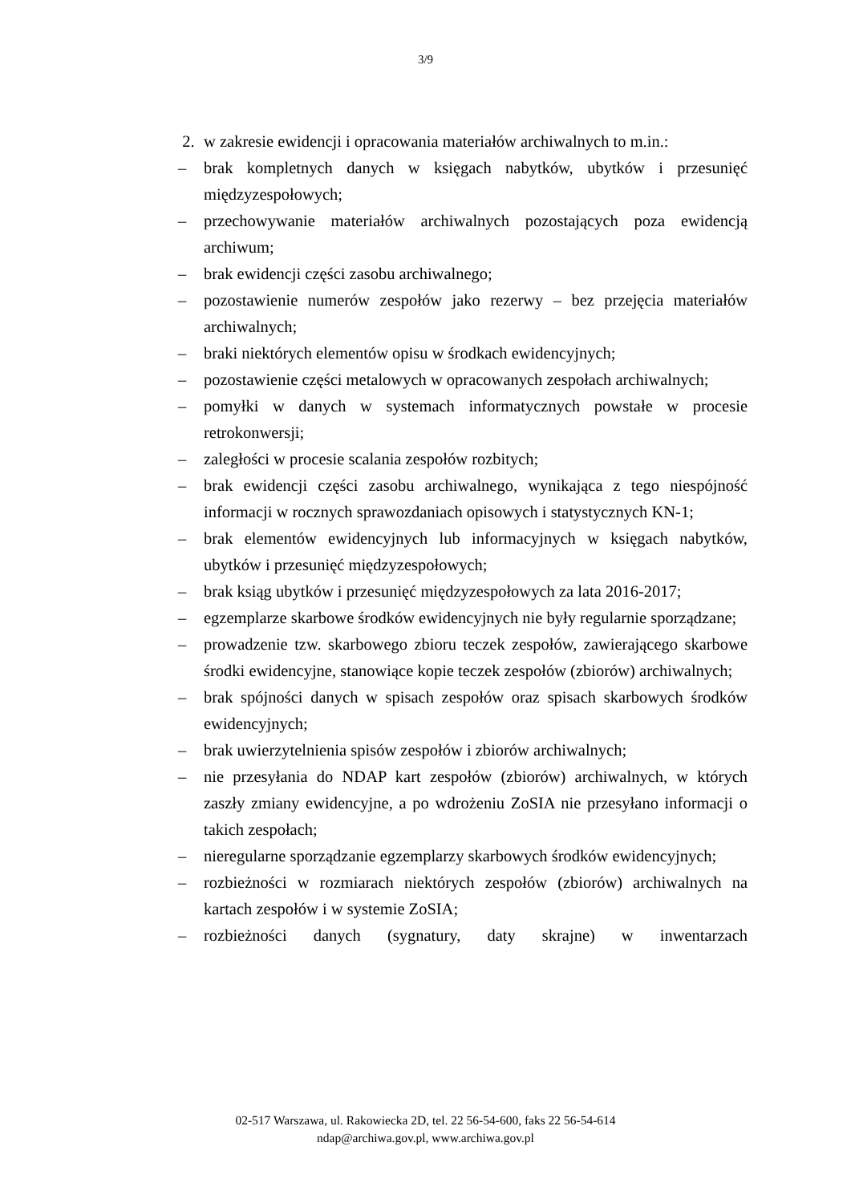3/9
2. w zakresie ewidencji i opracowania materiałów archiwalnych to m.in.:
– brak kompletnych danych w księgach nabytków, ubytków i przesunięć międzyzespołowych;
– przechowywanie materiałów archiwalnych pozostających poza ewidencją archiwum;
– brak ewidencji części zasobu archiwalnego;
– pozostawienie numerów zespołów jako rezerwy – bez przejęcia materiałów archiwalnych;
– braki niektórych elementów opisu w środkach ewidencyjnych;
– pozostawienie części metalowych w opracowanych zespołach archiwalnych;
– pomyłki w danych w systemach informatycznych powstałe w procesie retrokonwersji;
– zaległości w procesie scalania zespołów rozbitych;
– brak ewidencji części zasobu archiwalnego, wynikająca z tego niespójność informacji w rocznych sprawozdaniach opisowych i statystycznych KN-1;
– brak elementów ewidencyjnych lub informacyjnych w księgach nabytków, ubytków i przesunięć międzyzespołowych;
– brak ksiąg ubytków i przesunięć międzyzespołowych za lata 2016-2017;
– egzemplarze skarbowe środków ewidencyjnych nie były regularnie sporządzane;
– prowadzenie tzw. skarbowego zbioru teczek zespołów, zawierającego skarbowe środki ewidencyjne, stanowiące kopie teczek zespołów (zbiorów) archiwalnych;
– brak spójności danych w spisach zespołów oraz spisach skarbowych środków ewidencyjnych;
– brak uwierzytelnienia spisów zespołów i zbiorów archiwalnych;
– nie przesyłania do NDAP kart zespołów (zbiorów) archiwalnych, w których zaszły zmiany ewidencyjne, a po wdrożeniu ZoSIA nie przesyłano informacji o takich zespołach;
– nieregularne sporządzanie egzemplarzy skarbowych środków ewidencyjnych;
– rozbieżności w rozmiarach niektórych zespołów (zbiorów) archiwalnych na kartach zespołów i w systemie ZoSIA;
– rozbieżności danych (sygnatury, daty skrajne) w inwentarzach
02-517 Warszawa, ul. Rakowiecka 2D, tel. 22 56-54-600, faks 22 56-54-614
ndap@archiwa.gov.pl, www.archiwa.gov.pl